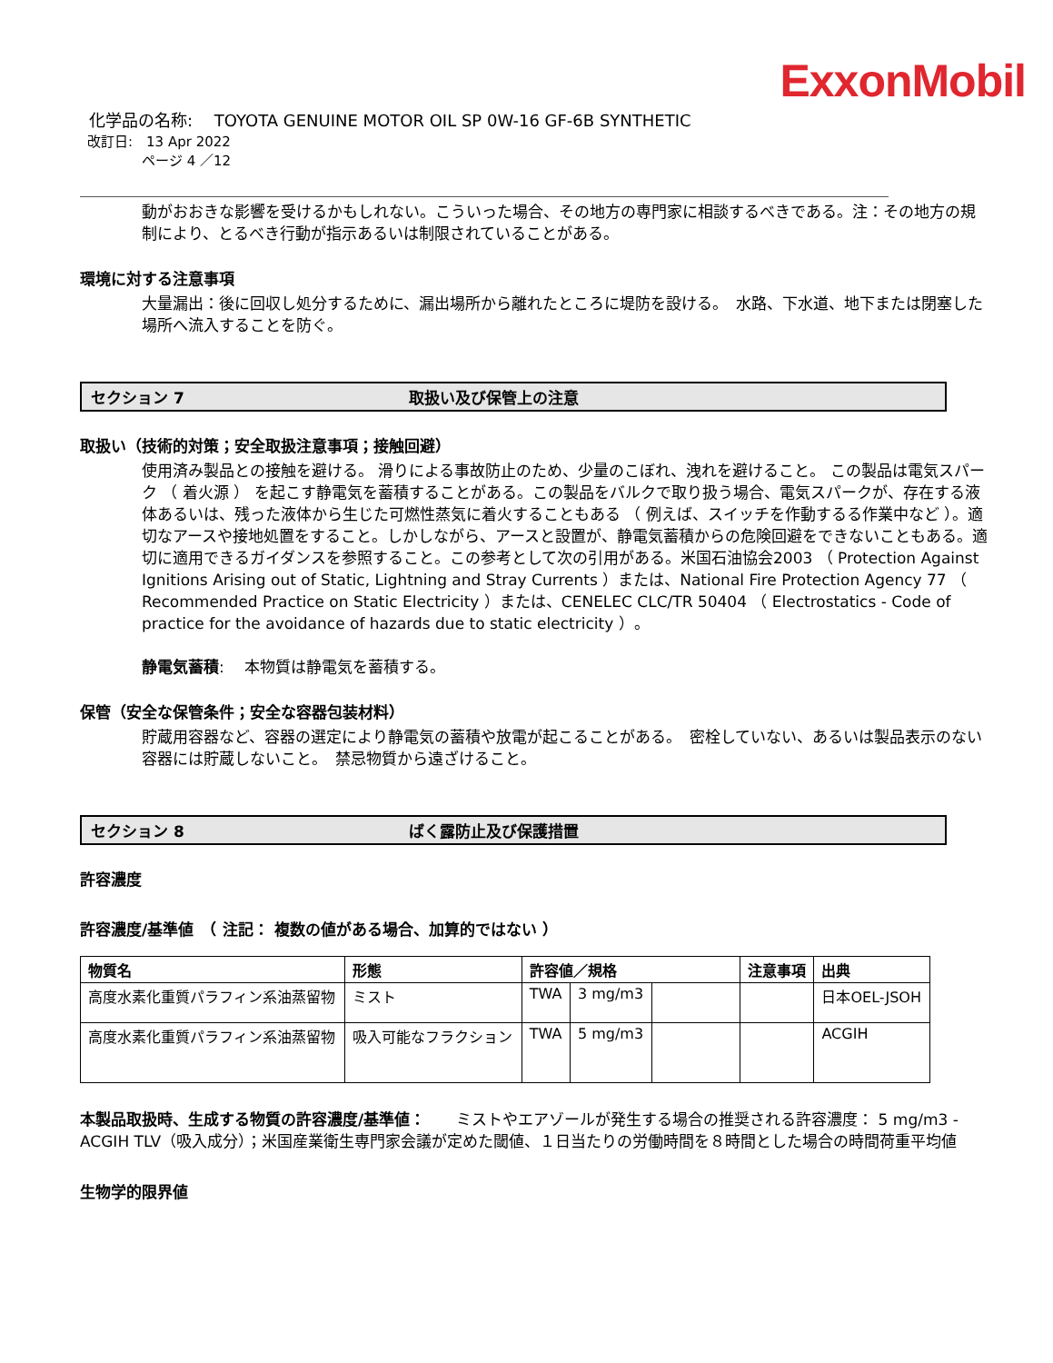ExxonMobil
化学品の名称:　 TOYOTA GENUINE MOTOR OIL SP 0W-16 GF-6B SYNTHETIC
改訂日:　13 Apr 2022
ページ 4 ／12
動がおおきな影響を受けるかもしれない。こういった場合、その地方の専門家に相談するべきである。注：その地方の規制により、とるべき行動が指示あるいは制限されていることがある。
環境に対する注意事項
大量漏出：後に回収し処分するために、漏出場所から離れたところに堤防を設ける。　水路、下水道、地下または閉塞した場所へ流入することを防ぐ。
セクション 7 取扱い及び保管上の注意
取扱い（技術的対策；安全取扱注意事項；接触回避）
使用済み製品との接触を避ける。 滑りによる事故防止のため、少量のこぼれ、洩れを避けること。 この製品は電気スパーク （ 着火源 ） を起こす静電気を蓄積することがある。この製品をバルクで取り扱う場合、電気スパークが、存在する液体あるいは、残った液体から生じた可燃性蒸気に着火することもある （ 例えば、スイッチを作動するる作業中など ）。適切なアースや接地処置をすること。しかしながら、アースと設置が、静電気蓄積からの危険回避をできないこともある。適切に適用できるガイダンスを参照すること。この参考として次の引用がある。米国石油協会2003 （ Protection Against Ignitions Arising out of Static, Lightning and Stray Currents ）または、National Fire Protection Agency 77 （ Recommended Practice on Static Electricity ）または、CENELEC CLC/TR 50404 （ Electrostatics - Code of practice for the avoidance of hazards due to static electricity ）。
静電気蓄積:　 本物質は静電気を蓄積する。
保管（安全な保管条件；安全な容器包装材料）
貯蔵用容器など、容器の選定により静電気の蓄積や放電が起こることがある。　密栓していない、あるいは製品表示のない容器には貯蔵しないこと。　禁忌物質から遠ざけること。
セクション 8 ばく露防止及び保護措置
許容濃度
許容濃度/基準値　（ 注記： 複数の値がある場合、加算的ではない ）
| 物質名 | 形態 | 許容値／規格 | | | 注意事項 | 出典 |
| --- | --- | --- | --- | --- | --- | --- |
| 高度水素化重質パラフィン系油蒸留物 | ミスト | TWA | 3 mg/m3 | | | 日本OEL-JSOH |
| 高度水素化重質パラフィン系油蒸留物 | 吸入可能なフラクション | TWA | 5 mg/m3 | | | ACGIH |
本製品取扱時、生成する物質の許容濃度/基準値：　　ミストやエアゾールが発生する場合の推奨される許容濃度： 5 mg/m3 - ACGIH TLV（吸入成分）；米国産業衛生専門家会議が定めた閾値、１日当たりの労働時間を８時間とした場合の時間荷重平均値
生物学的限界値